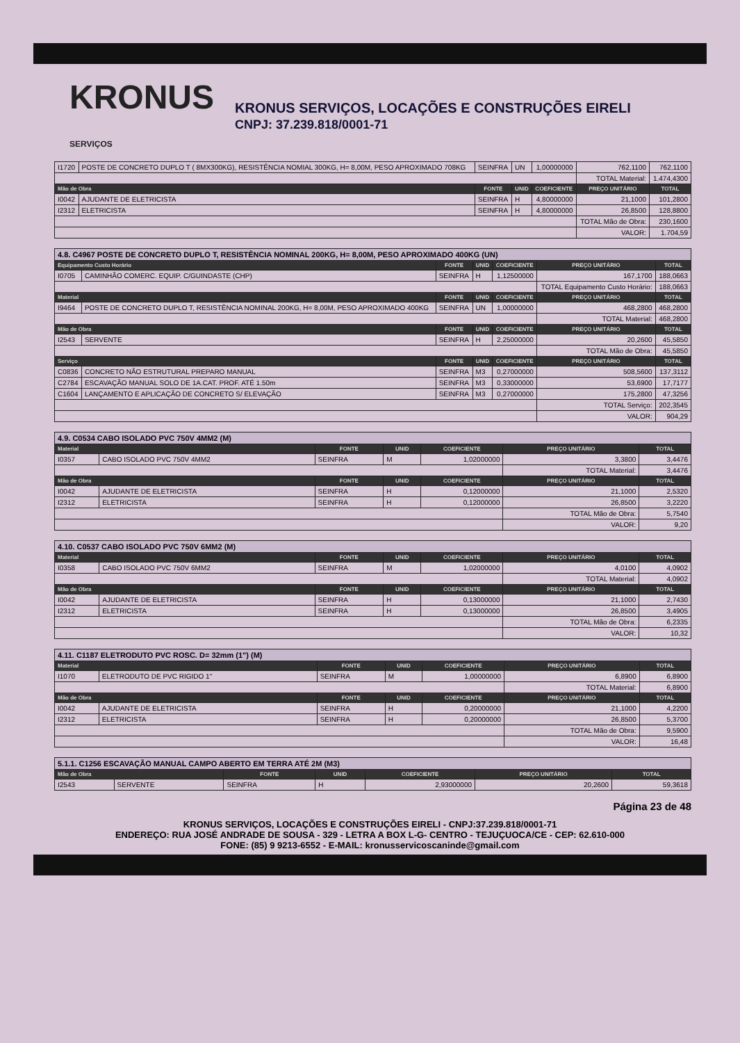KRONUS
SERVIÇOS
KRONUS SERVIÇOS, LOCAÇÕES E CONSTRUÇÕES EIRELI
CNPJ: 37.239.818/0001-71
| I1720 | POSTE DE CONCRETO DUPLO T ( 8MX300KG), RESISTÊNCIA NOMIAL 300KG, H= 8,00M, PESO APROXIMADO 708KG | SEINFRA | UN | 1,00000000 | 762,1100 | 762,1100 |
| | | | | | TOTAL Material: | 1.474,4300 |
| Mão de Obra | | FONTE | UNID | COEFICIENTE | PREÇO UNITÁRIO | TOTAL |
| I0042 | AJUDANTE DE ELETRICISTA | SEINFRA | H | 4,80000000 | 21,1000 | 101,2800 |
| I2312 | ELETRICISTA | SEINFRA | H | 4,80000000 | 26,8500 | 128,8800 |
| | | | | | TOTAL Mão de Obra: | 230,1600 |
| | | | | | VALOR: | 1.704,59 |
| 4.8. C4967 POSTE DE CONCRETO DUPLO T, RESISTÊNCIA NOMINAL 200KG, H= 8,00M, PESO APROXIMADO 400KG (UN) | | | | | | |
| Equipamento Custo Horário | | FONTE | UNID | COEFICIENTE | PREÇO UNITÁRIO | TOTAL |
| I0705 | CAMINHÃO COMERC. EQUIP. C/GUINDASTE (CHP) | SEINFRA | H | 1,12500000 | 167,1700 | 188,0663 |
| | | | | | TOTAL Equipamento Custo Horário: | 188,0663 |
| Material | | FONTE | UNID | COEFICIENTE | PREÇO UNITÁRIO | TOTAL |
| I9464 | POSTE DE CONCRETO DUPLO T, RESISTÊNCIA NOMINAL 200KG, H= 8,00M, PESO APROXIMADO 400KG | SEINFRA | UN | 1,00000000 | 468,2800 | 468,2800 |
| | | | | | TOTAL Material: | 468,2800 |
| Mão de Obra | | FONTE | UNID | COEFICIENTE | PREÇO UNITÁRIO | TOTAL |
| I2543 | SERVENTE | SEINFRA | H | 2,25000000 | 20,2600 | 45,5850 |
| | | | | | TOTAL Mão de Obra: | 45,5850 |
| Serviço | | FONTE | UNID | COEFICIENTE | PREÇO UNITÁRIO | TOTAL |
| C0836 | CONCRETO NÃO ESTRUTURAL PREPARO MANUAL | SEINFRA | M3 | 0,27000000 | 508,5600 | 137,3112 |
| C2784 | ESCAVAÇÃO MANUAL SOLO DE 1A.CAT. PROF. ATÉ 1.50m | SEINFRA | M3 | 0,33000000 | 53,6900 | 17,7177 |
| C1604 | LANÇAMENTO E APLICAÇÃO DE CONCRETO S/ ELEVAÇÃO | SEINFRA | M3 | 0,27000000 | 175,2800 | 47,3256 |
| | | | | | TOTAL Serviço: | 202,3545 |
| | | | | | VALOR: | 904,29 |
| 4.9. C0534 CABO ISOLADO PVC 750V 4MM2 (M) | | | | | | |
| Material | | FONTE | UNID | COEFICIENTE | PREÇO UNITÁRIO | TOTAL |
| I0357 | CABO ISOLADO PVC 750V 4MM2 | SEINFRA | M | 1,02000000 | 3,3800 | 3,4476 |
| | | | | | TOTAL Material: | 3,4476 |
| Mão de Obra | | FONTE | UNID | COEFICIENTE | PREÇO UNITÁRIO | TOTAL |
| I0042 | AJUDANTE DE ELETRICISTA | SEINFRA | H | 0,12000000 | 21,1000 | 2,5320 |
| I2312 | ELETRICISTA | SEINFRA | H | 0,12000000 | 26,8500 | 3,2220 |
| | | | | | TOTAL Mão de Obra: | 5,7540 |
| | | | | | VALOR: | 9,20 |
| 4.10. C0537 CABO ISOLADO PVC 750V 6MM2 (M) | | | | | | |
| Material | | FONTE | UNID | COEFICIENTE | PREÇO UNITÁRIO | TOTAL |
| I0358 | CABO ISOLADO PVC 750V 6MM2 | SEINFRA | M | 1,02000000 | 4,0100 | 4,0902 |
| | | | | | TOTAL Material: | 4,0902 |
| Mão de Obra | | FONTE | UNID | COEFICIENTE | PREÇO UNITÁRIO | TOTAL |
| I0042 | AJUDANTE DE ELETRICISTA | SEINFRA | H | 0,13000000 | 21,1000 | 2,7430 |
| I2312 | ELETRICISTA | SEINFRA | H | 0,13000000 | 26,8500 | 3,4905 |
| | | | | | TOTAL Mão de Obra: | 6,2335 |
| | | | | | VALOR: | 10,32 |
| 4.11. C1187 ELETRODUTO PVC ROSC. D= 32mm (1") (M) | | | | | | |
| Material | | FONTE | UNID | COEFICIENTE | PREÇO UNITÁRIO | TOTAL |
| I1070 | ELETRODUTO DE PVC RIGIDO 1" | SEINFRA | M | 1,00000000 | 6,8900 | 6,8900 |
| | | | | | TOTAL Material: | 6,8900 |
| Mão de Obra | | FONTE | UNID | COEFICIENTE | PREÇO UNITÁRIO | TOTAL |
| I0042 | AJUDANTE DE ELETRICISTA | SEINFRA | H | 0,20000000 | 21,1000 | 4,2200 |
| I2312 | ELETRICISTA | SEINFRA | H | 0,20000000 | 26,8500 | 5,3700 |
| | | | | | TOTAL Mão de Obra: | 9,5900 |
| | | | | | VALOR: | 16,48 |
| 5.1.1. C1256 ESCAVAÇÃO MANUAL CAMPO ABERTO EM TERRA ATÉ 2M (M3) | | | | | | |
| Mão de Obra | | FONTE | UNID | COEFICIENTE | PREÇO UNITÁRIO | TOTAL |
| I2543 | SERVENTE | SEINFRA | H | 2,93000000 | 20,2600 | 59,3618 |
Página 23 de 48
KRONUS SERVIÇOS, LOCAÇÕES E CONSTRUÇÕES EIRELI - CNPJ:37.239.818/0001-71
ENDEREÇO: RUA JOSÉ ANDRADE DE SOUSA - 329 - LETRA A BOX L-G- CENTRO - TEJUÇUOCA/CE - CEP: 62.610-000
FONE: (85) 9 9213-6552 - E-MAIL: kronusservicoscaninde@gmail.com